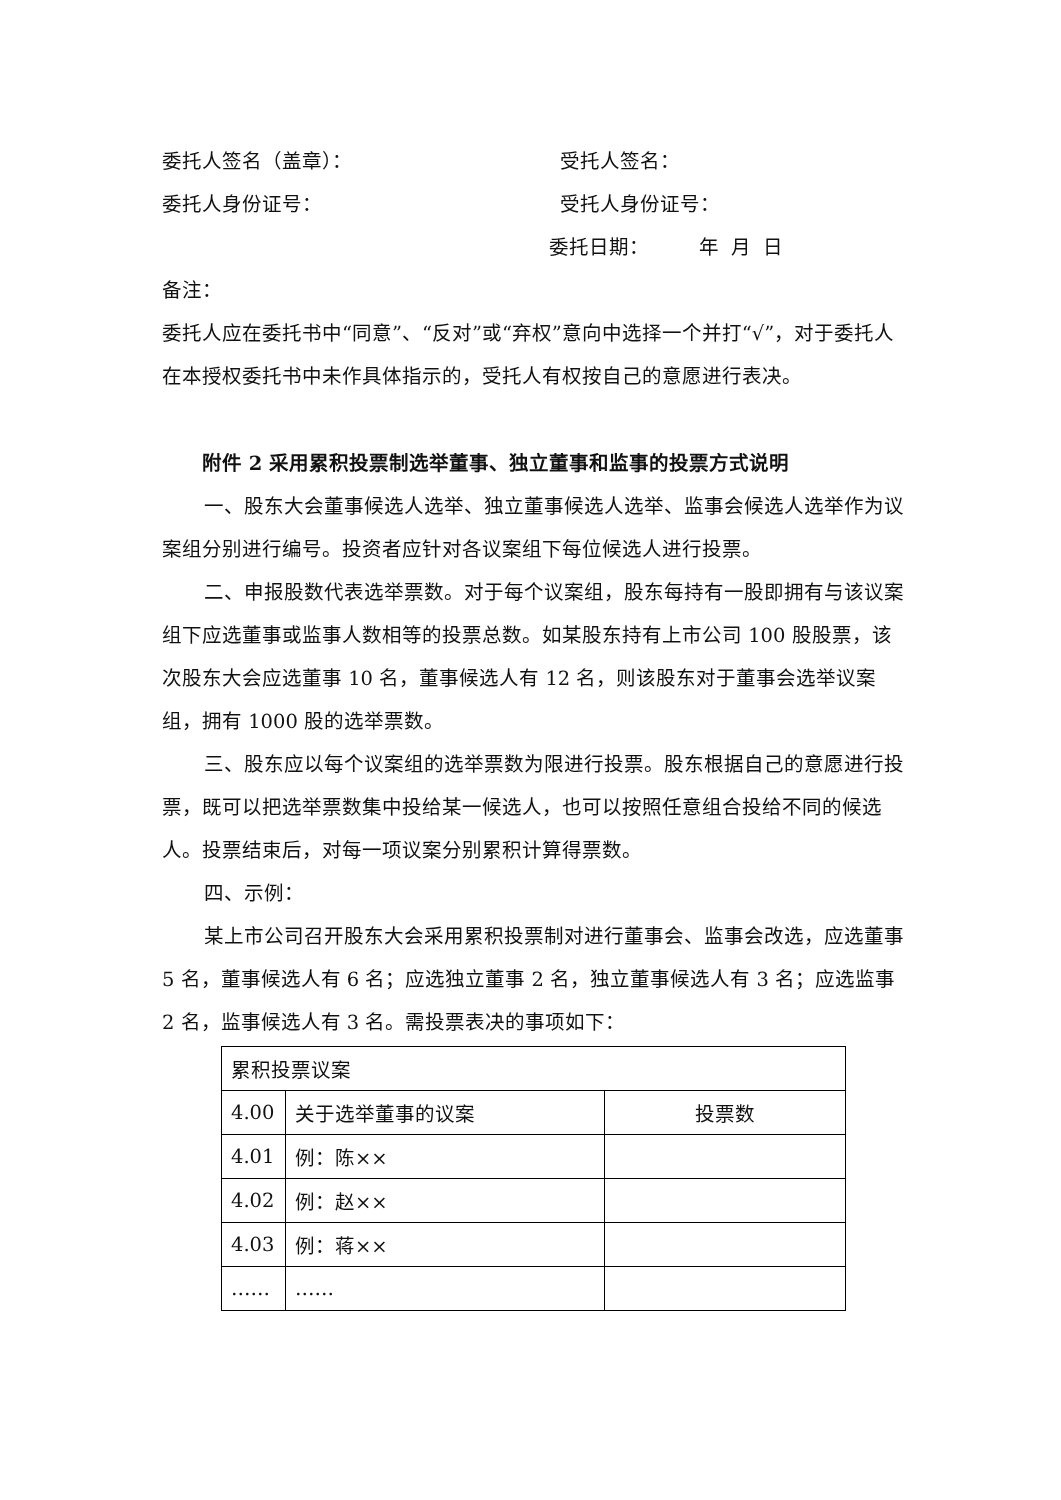委托人签名（盖章）： 受托人签名：
委托人身份证号： 受托人身份证号：
委托日期： 年 月 日
备注：
委托人应在委托书中“同意”、“反对”或“弃权”意向中选择一个并打“√”，对于委托人在本授权委托书中未作具体指示的，受托人有权按自己的意愿进行表决。
附件 2 采用累积投票制选举董事、独立董事和监事的投票方式说明
一、股东大会董事候选人选举、独立董事候选人选举、监事会候选人选举作为议案组分别进行编号。投资者应针对各议案组下每位候选人进行投票。
二、申报股数代表选举票数。对于每个议案组，股东每持有一股即拥有与该议案组下应选董事或监事人数相等的投票总数。如某股东持有上市公司 100 股股票，该次股东大会应选董事 10 名，董事候选人有 12 名，则该股东对于董事会选举议案组，拥有 1000 股的选举票数。
三、股东应以每个议案组的选举票数为限进行投票。股东根据自己的意愿进行投票，既可以把选举票数集中投给某一候选人，也可以按照任意组合投给不同的候选人。投票结束后，对每一项议案分别累积计算得票数。
四、示例：
某上市公司召开股东大会采用累积投票制对进行董事会、监事会改选，应选董事 5 名，董事候选人有 6 名；应选独立董事 2 名，独立董事候选人有 3 名；应选监事 2 名，监事候选人有 3 名。需投票表决的事项如下：
| 累积投票议案 | | |
| 4.00 | 关于选举董事的议案 | 投票数 |
| 4.01 | 例：陈×× | |
| 4.02 | 例：赵×× | |
| 4.03 | 例：蒋×× | |
| …… | …… | |